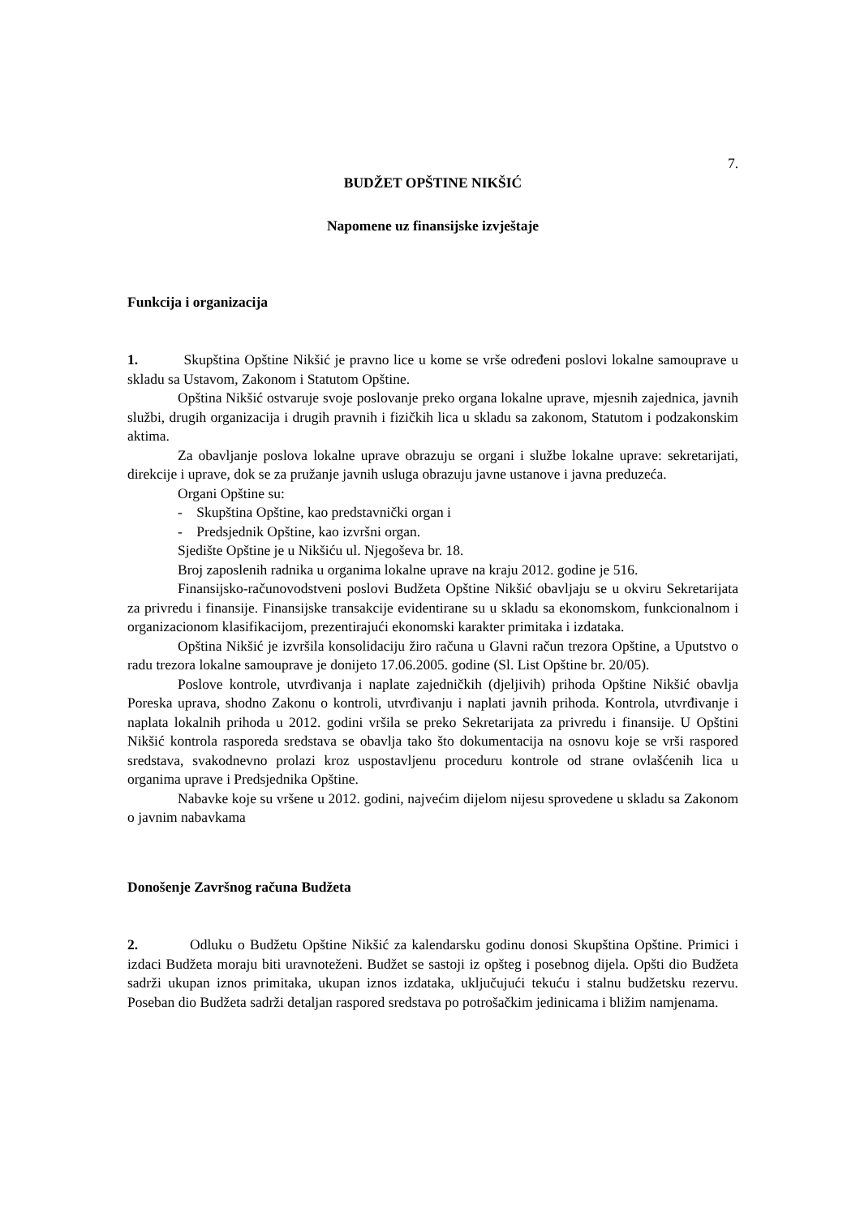7.
BUDŽET OPŠTINE NIKŠIĆ
Napomene uz finansijske izvještaje
Funkcija i organizacija
1. Skupština Opštine Nikšić je pravno lice u kome se vrše određeni poslovi lokalne samouprave u skladu sa Ustavom, Zakonom i Statutom Opštine.
Opština Nikšić ostvaruje svoje poslovanje preko organa lokalne uprave, mjesnih zajednica, javnih službi, drugih organizacija i drugih pravnih i fizičkih lica u skladu sa zakonom, Statutom i podzakonskim aktima.
Za obavljanje poslova lokalne uprave obrazuju se organi i službe lokalne uprave: sekretarijati, direkcije i uprave, dok se za pružanje javnih usluga obrazuju javne ustanove i javna preduzeća.
Organi Opštine su:
- Skupština Opštine, kao predstavnički organ i
- Predsjednik Opštine, kao izvršni organ.
Sjedište Opštine je u Nikšiću ul. Njegoševa br. 18.
Broj zaposlenih radnika u organima lokalne uprave na kraju 2012. godine je 516.
Finansijsko-računovodstveni poslovi Budžeta Opštine Nikšić obavljaju se u okviru Sekretarijata za privredu i finansije. Finansijske transakcije evidentirane su u skladu sa ekonomskom, funkcionalnom i organizacionom klasifikacijom, prezentirajući ekonomski karakter primitaka i izdataka.
Opština Nikšić je izvršila konsolidaciju žiro računa u Glavni račun trezora Opštine, a Uputstvo o radu trezora lokalne samouprave je donijeto 17.06.2005. godine (Sl. List Opštine br. 20/05).
Poslove kontrole, utvrđivanja i naplate zajedničkih (djeljivih) prihoda Opštine Nikšić obavlja Poreska uprava, shodno Zakonu o kontroli, utvrđivanju i naplati javnih prihoda. Kontrola, utvrđivanje i naplata lokalnih prihoda u 2012. godini vršila se preko Sekretarijata za privredu i finansije. U Opštini Nikšić kontrola rasporeda sredstava se obavlja tako što dokumentacija na osnovu koje se vrši raspored sredstava, svakodnevno prolazi kroz uspostavljenu proceduru kontrole od strane ovlašćenih lica u organima uprave i Predsjednika Opštine.
Nabavke koje su vršene u 2012. godini, najvećim dijelom nijesu sprovedene u skladu sa Zakonom o javnim nabavkama
Donošenje Završnog računa Budžeta
2. Odluku o Budžetu Opštine Nikšić za kalendarsku godinu donosi Skupština Opštine. Primici i izdaci Budžeta moraju biti uravnoteženi. Budžet se sastoji iz opšteg i posebnog dijela. Opšti dio Budžeta sadrži ukupan iznos primitaka, ukupan iznos izdataka, uključujući tekuću i stalnu budžetsku rezervu. Poseban dio Budžeta sadrži detaljan raspored sredstava po potrošačkim jedinicama i bližim namjenama.